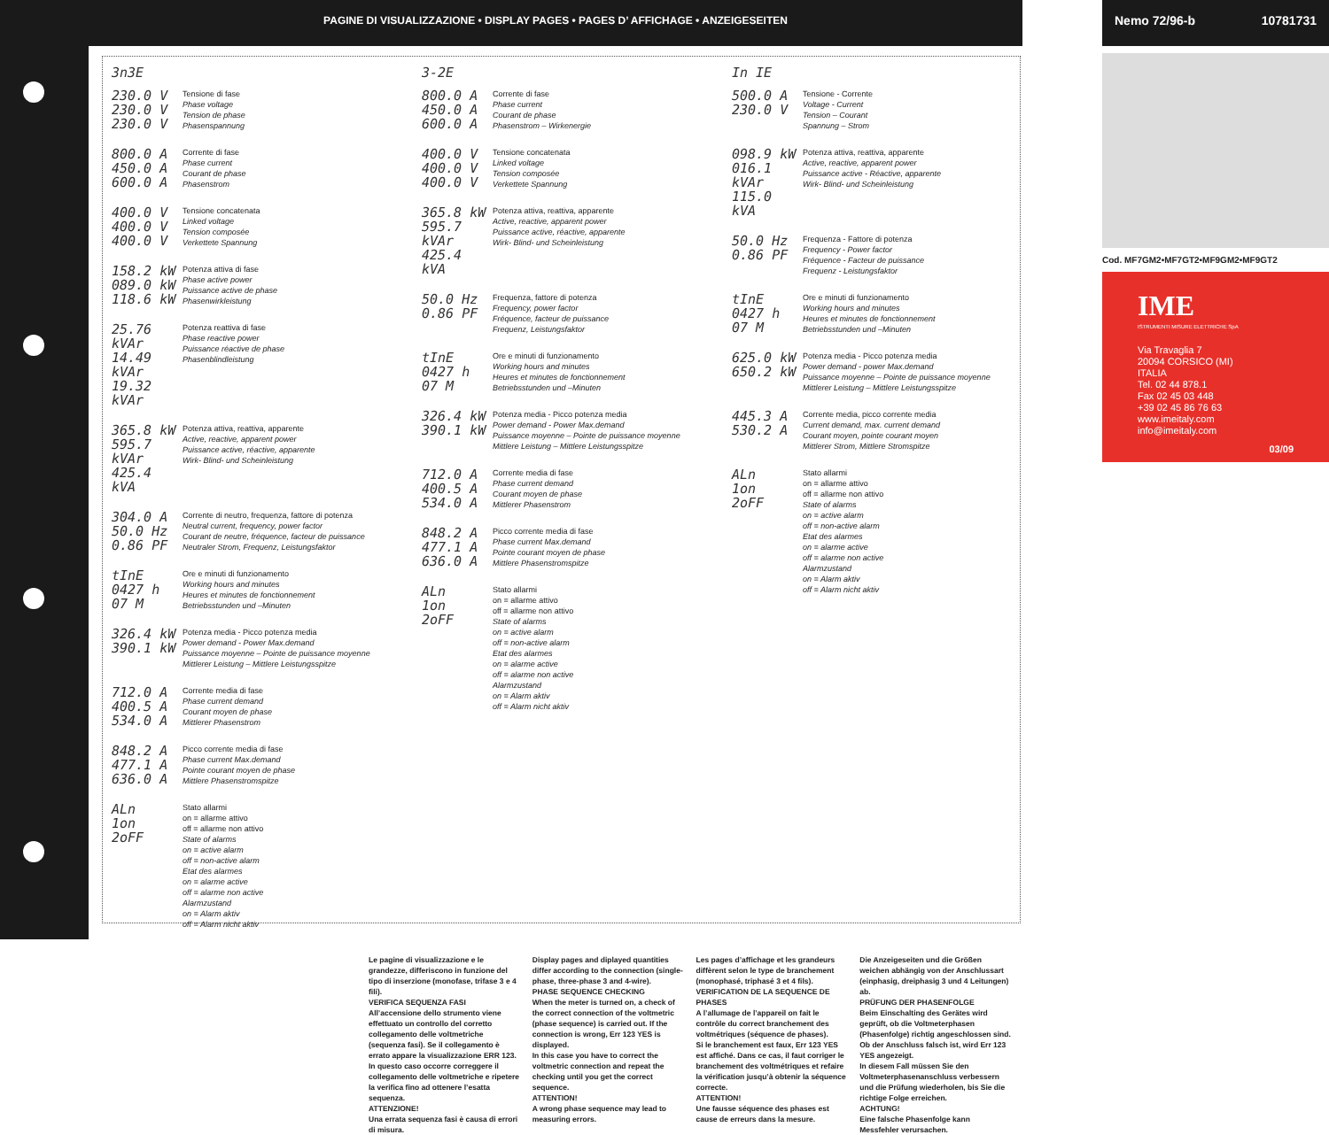PAGINE DI VISUALIZZAZIONE • DISPLAY PAGES • PAGES D’ AFFICHAGE • ANZEIGESEITEN
Nemo 72/96-b 10781731
Cod. MF7GM2•MF7GT2•MF9GM2•MF9GT2
IME
ISTRUMENTI MISURE ELETTRICHE SpA
Via Travaglia 7
20094 CORSICO (MI)
ITALIA
Tel. 02 44 878.1
Fax 02 45 03 448
+39 02 45 86 76 63
www.imeitaly.com
info@imeitaly.com
03/09
3n3E
230.0 V
230.0 V
230.0 V
Tensione di fase
Phase voltage
Tension de phase
Phasenspannung
800.0 A
450.0 A
600.0 A
Corrente di fase
Phase current
Courant de phase
Phasenstrom
400.0 V
400.0 V
400.0 V
Tensione concatenata
Linked voltage
Tension composée
Verkettete Spannung
158.2 kW
089.0 kW
118.6 kW
Potenza attiva di fase
Phase active power
Puissance active de phase
Phasenwirkleistung
25.76 kVAr
14.49 kVAr
19.32 kVAr
Potenza reattiva di fase
Phase reactive power
Puissance réactive de phase
Phasenblindleistung
365.8 kW
595.7 kVAr
425.4 kVA
Potenza attiva, reattiva, apparente
Active, reactive, apparent power
Puissance active, réactive, apparente
Wirk- Blind- und Scheinleistung
304.0 A
50.0 Hz
0.86 PF
Corrente di neutro, frequenza, fattore di potenza
Neutral current, frequency, power factor
Courant de neutre, fréquence, facteur de puissance
Neutraler Strom, Frequenz, Leistungsfaktor
tInE
0427 h
07 M
Ore e minuti di funzionamento
Working hours and minutes
Heures et minutes de fonctionnement
Betriebsstunden und –Minuten
326.4 kW
390.1 kW
Potenza media - Picco potenza media
Power demand - Power Max.demand
Puissance moyenne – Pointe de puissance moyenne
Mittlerer Leistung – Mittlere Leistungsspitze
712.0 A
400.5 A
534.0 A
Corrente media di fase
Phase current demand
Courant moyen de phase
Mittlerer Phasenstrom
848.2 A
477.1 A
636.0 A
Picco corrente media di fase
Phase current Max.demand
Pointe courant moyen de phase
Mittlere Phasenstromspitze
ALn
1on
2oFF
Stato allarmi
on = allarme attivo
off = allarme non attivo
State of alarms
on = active alarm
off = non-active alarm
Etat des alarmes
on = alarme active
off = alarme non active
Alarmzustand
on = Alarm aktiv
off = Alarm nicht aktiv
3-2E
800.0 A
450.0 A
600.0 A
Corrente di fase
Phase current
Courant de phase
Phasenstrom – Wirkenergie
400.0 V
400.0 V
400.0 V
Tensione concatenata
Linked voltage
Tension composée
Verkettete Spannung
365.8 kW
595.7 kVAr
425.4 kVA
Potenza attiva, reattiva, apparente
Active, reactive, apparent power
Puissance active, réactive, apparente
Wirk- Blind- und Scheinleistung
50.0 Hz
0.86 PF
Frequenza, fattore di potenza
Frequency, power factor
Fréquence, facteur de puissance
Frequenz, Leistungsfaktor
tInE
0427 h
07 M
Ore e minuti di funzionamento
Working hours and minutes
Heures et minutes de fonctionnement
Betriebsstunden und –Minuten
326.4 kW
390.1 kW
Potenza media - Picco potenza media
Power demand - Power Max.demand
Puissance moyenne – Pointe de puissance moyenne
Mittlere Leistung – Mittlere Leistungsspitze
712.0 A
400.5 A
534.0 A
Corrente media di fase
Phase current demand
Courant moyen de phase
Mittlerer Phasenstrom
848.2 A
477.1 A
636.0 A
Picco corrente media di fase
Phase current Max.demand
Pointe courant moyen de phase
Mittlere Phasenstromspitze
ALn
1on
2oFF
Stato allarmi
on = allarme attivo
off = allarme non attivo
State of alarms
on = active alarm
off = non-active alarm
Etat des alarmes
on = alarme active
off = alarme non active
Alarmzustand
on = Alarm aktiv
off = Alarm nicht aktiv
In IE
500.0 A
230.0 V
Tensione - Corrente
Voltage - Current
Tension – Courant
Spannung – Strom
098.9 kW
016.1 kVAr
115.0 kVA
Potenza attiva, reattiva, apparente
Active, reactive, apparent power
Puissance active - Réactive, apparente
Wirk- Blind- und Scheinleistung
50.0 Hz
0.86 PF
Frequenza - Fattore di potenza
Frequency - Power factor
Fréquence - Facteur de puissance
Frequenz - Leistungsfaktor
tInE
0427 h
07 M
Ore e minuti di funzionamento
Working hours and minutes
Heures et minutes de fonctionnement
Betriebsstunden und –Minuten
625.0 kW
650.2 kW
Potenza media - Picco potenza media
Power demand - power Max.demand
Puissance moyenne – Pointe de puissance moyenne
Mittlerer Leistung – Mittlere Leistungsspitze
445.3 A
530.2 A
Corrente media, picco corrente media
Current demand, max. current demand
Courant moyen, pointe courant moyen
Mittlerer Strom, Mittlere Stromspitze
ALn
1on
2oFF
Stato allarmi
on = allarme attivo
off = allarme non attivo
State of alarms
on = active alarm
off = non-active alarm
Etat des alarmes
on = alarme active
off = alarme non active
Alarmzustand
on = Alarm aktiv
off = Alarm nicht aktiv
Le pagine di visualizzazione e le grandezze, differiscono in funzione del tipo di inserzione (monofase, trifase 3 e 4 fili).
VERIFICA SEQUENZA FASI
All’accensione dello strumento viene effettuato un controllo del corretto collegamento delle voltmetriche (sequenza fasi). Se il collegamento è errato appare la visualizzazione ERR 123.
In questo caso occorre correggere il collegamento delle voltmetriche e ripetere la verifica fino ad ottenere l’esatta sequenza.
ATTENZIONE!
Una errata sequenza fasi è causa di errori di misura.
Display pages and diplayed quantities differ according to the connection (single-phase, three-phase 3 and 4-wire).
PHASE SEQUENCE CHECKING
When the meter is turned on, a check of the correct connection of the voltmetric (phase sequence) is carried out. If the connection is wrong, Err 123 YES is displayed.
In this case you have to correct the voltmetric connection and repeat the checking until you get the correct sequence.
ATTENTION!
A wrong phase sequence may lead to measuring errors.
Les pages d’affichage et les grandeurs diffèrent selon le type de branchement (monophasé, triphasé 3 et 4 fils).
VERIFICATION DE LA SEQUENCE DE PHASES
A l’allumage de l’appareil on fait le contrôle du correct branchement des voltmétriques (séquence de phases).
Si le branchement est faux, Err 123 YES est affiché. Dans ce cas, il faut corriger le branchement des voltmétriques et refaire la vérification jusqu’à obtenir la séquence correcte.
ATTENTION!
Une fausse séquence des phases est cause de erreurs dans la mesure.
Die Anzeigeseiten und die Größen weichen abhängig von der Anschlussart (einphasig, dreiphasig 3 und 4 Leitungen) ab.
PRÜFUNG DER PHASENFOLGE
Beim Einschalting des Gerätes wird geprüft, ob die Voltmeterphasen (Phasenfolge) richtig angeschlossen sind. Ob der Anschluss falsch ist, wird Err 123 YES angezeigt.
In diesem Fall müssen Sie den Voltmeterphasenanschluss verbessern und die Prüfung wiederholen, bis Sie die richtige Folge erreichen.
ACHTUNG!
Eine falsche Phasenfolge kann Messfehler verursachen.